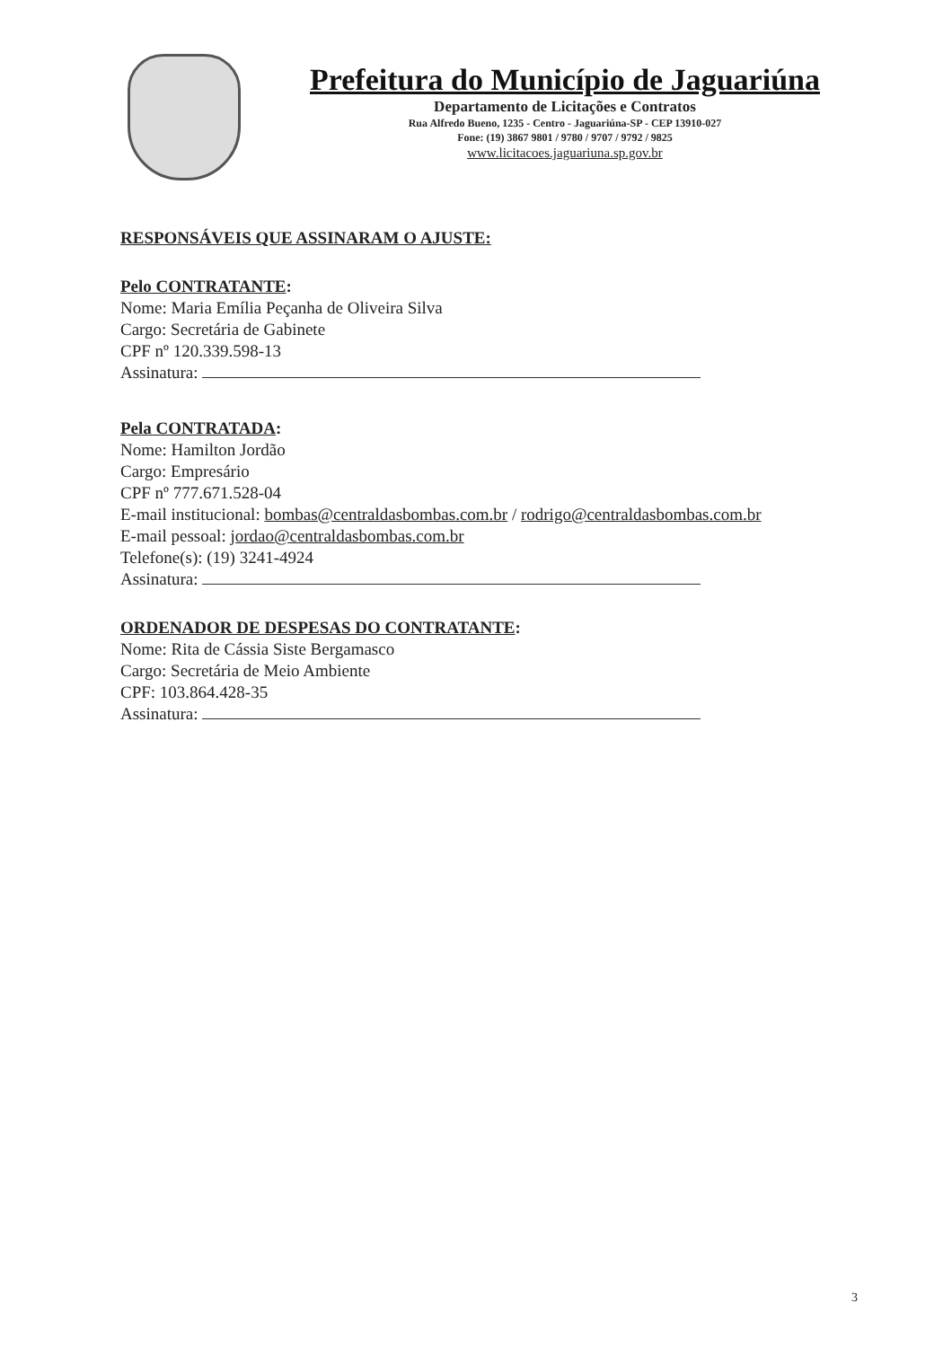Prefeitura do Município de Jaguariúna
Departamento de Licitações e Contratos
Rua Alfredo Bueno, 1235 - Centro - Jaguariúna-SP - CEP 13910-027
Fone: (19) 3867 9801 / 9780 / 9707 / 9792 / 9825
www.licitacoes.jaguariuna.sp.gov.br
RESPONSÁVEIS QUE ASSINARAM O AJUSTE:
Pelo CONTRATANTE:
Nome: Maria Emília Peçanha de Oliveira Silva
Cargo: Secretária de Gabinete
CPF nº 120.339.598-13
Assinatura:
Pela CONTRATADA:
Nome: Hamilton Jordão
Cargo: Empresário
CPF nº 777.671.528-04
E-mail institucional: bombas@centraldasbombas.com.br / rodrigo@centraldasbombas.com.br
E-mail pessoal: jordao@centraldasbombas.com.br
Telefone(s): (19) 3241-4924
Assinatura:
ORDENADOR DE DESPESAS DO CONTRATANTE:
Nome: Rita de Cássia Siste Bergamasco
Cargo: Secretária de Meio Ambiente
CPF: 103.864.428-35
Assinatura:
3